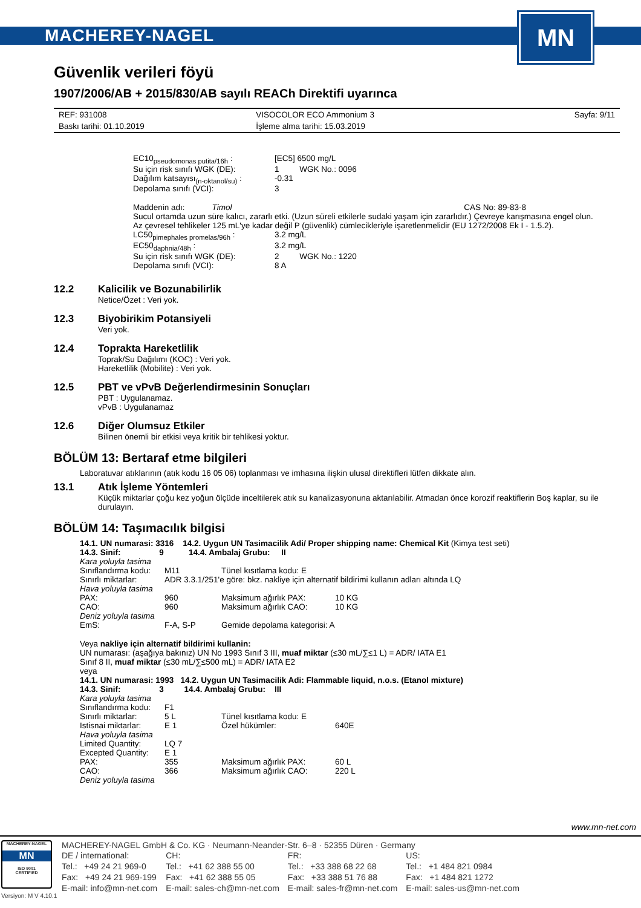MACHEREY-NAGEL
MN
Güvenlik verileri föyü
1907/2006/AB + 2015/830/AB sayılı REACh Direktifi uyarınca
| REF: 931008 | VISOCOLOR ECO Ammonium 3 | Sayfa: 9/11 |
| Baskı tarihi: 01.10.2019 | İşleme alma tarihi: 15.03.2019 | |
| EC10<sub>pseudomonas putita/16h</sub> : | [EC5] 6500 mg/L |
| Su için risk sınıfı WGK (DE): | 1 WGK No.: 0096 |
| Dağılım katsayısı<sub>(n-oktanol/su)</sub> : | -0.31 |
| Depolama sınıfı (VCI): | 3 |
Maddenin adı: Timol CAS No: 89-83-8
Sucul ortamda uzun süre kalıcı, zararlı etki. (Uzun süreli etkilerle sudaki yaşam için zararlıdır.) Çevreye karışmasına engel olun.
Az çevresel tehlikeler 125 mL'ye kadar değil P (güvenlik) cümlecikleriyle işaretlenmelidir (EU 1272/2008 Ek I - 1.5.2).
| LC50<sub>pimephales promelas/96h</sub> : | 3.2 mg/L |
| EC50<sub>daphnia/48h</sub> : | 3.2 mg/L |
| Su için risk sınıfı WGK (DE): | 2 WGK No.: 1220 |
| Depolama sınıfı (VCI): | 8 A |
12.2 Kalicilik ve Bozunabilirlik
Netice/Özet : Veri yok.
12.3 Biyobirikim Potansiyeli
Veri yok.
12.4 Toprakta Hareketlilik
Toprak/Su Dağılımı (KOC) : Veri yok.
Hareketlilik (Mobilite) : Veri yok.
12.5 PBT ve vPvB Değerlendirmesinin Sonuçları
PBT : Uygulanamaz.
vPvB : Uygulanamaz
12.6 Diğer Olumsuz Etkiler
Bilinen önemli bir etkisi veya kritik bir tehlikesi yoktur.
BÖLÜM 13: Bertaraf etme bilgileri
Laboratuvar atıklarının (atık kodu 16 05 06) toplanması ve imhasına ilişkin ulusal direktifleri lütfen dikkate alın.
13.1 Atık İşleme Yöntemleri
Küçük miktarlar çoğu kez yoğun ölçüde inceltilerek atık su kanalizasyonuna aktarılabilir. Atmadan önce korozif reaktiflerin Boş kaplar, su ile durulayın.
BÖLÜM 14: Taşımacılık bilgisi
14.1. UN numarasi: 3316 14.2. Uygun UN Tasimacilik Adi/ Proper shipping name: Chemical Kit (Kimya test seti)
14.3. Sinif: 9 14.4. Ambalaj Grubu: II
| Kara yoluyla tasima | | | |
| Sınıflandırma kodu: | M11 | Tünel kısıtlama kodu: E | |
| Sınırlı miktarlar: | ADR 3.3.1/251'e göre: bkz. nakliye için alternatif bildirimi kullanın adları altında LQ | | |
| Hava yoluyla tasima | | | |
| PAX: | 960 | Maksimum ağırlık PAX: | 10 KG |
| CAO: | 960 | Maksimum ağırlık CAO: | 10 KG |
| Deniz yoluyla tasima | | | |
| EmS: | F-A, S-P | Gemide depolama kategorisi: A | |
Veya nakliye için alternatif bildirimi kullanin:
UN numarası: (aşağıya bakınız) UN No 1993 Sınıf 3 III, muaf miktar (≤30 mL/∑≤1 L) = ADR/ IATA E1
Sınıf 8 II, muaf miktar (≤30 mL/∑≤500 mL) = ADR/ IATA E2
veya
14.1. UN numarasi: 1993 14.2. Uygun UN Tasimacilik Adi: Flammable liquid, n.o.s. (Etanol mixture)
14.3. Sinif: 3 14.4. Ambalaj Grubu: III
| Kara yoluyla tasima | | | |
| Sınıflandırma kodu: | F1 | | |
| Sınırlı miktarlar: | 5 L | Tünel kısıtlama kodu: E | |
| Istisnai miktarlar: | E 1 | Özel hükümler: | 640E |
| Hava yoluyla tasima | | | |
| Limited Quantity: | LQ 7 | | |
| Excepted Quantity: | E 1 | | |
| PAX: | 355 | Maksimum ağırlık PAX: | 60 L |
| CAO: | 366 | Maksimum ağırlık CAO: | 220 L |
| Deniz yoluyla tasima | | | |
www.mn-net.com
MACHEREY-NAGEL
MN
ISO 9001
CERTIFIED
Versiyon: M V 4.10.1
MACHEREY-NAGEL GmbH & Co. KG · Neumann-Neander-Str. 6–8 · 52355 Düren · Germany
| DE / international: | CH: | FR: | US: |
| Tel.: +49 24 21 969-0 | Tel.: +41 62 388 55 00 | Tel.: +33 388 68 22 68 | Tel.: +1 484 821 0984 |
| Fax: +49 24 21 969-199 | Fax: +41 62 388 55 05 | Fax: +33 388 51 76 88 | Fax: +1 484 821 1272 |
| E-mail: info@mn-net.com | E-mail: sales-ch@mn-net.com | E-mail: sales-fr@mn-net.com | E-mail: sales-us@mn-net.com |